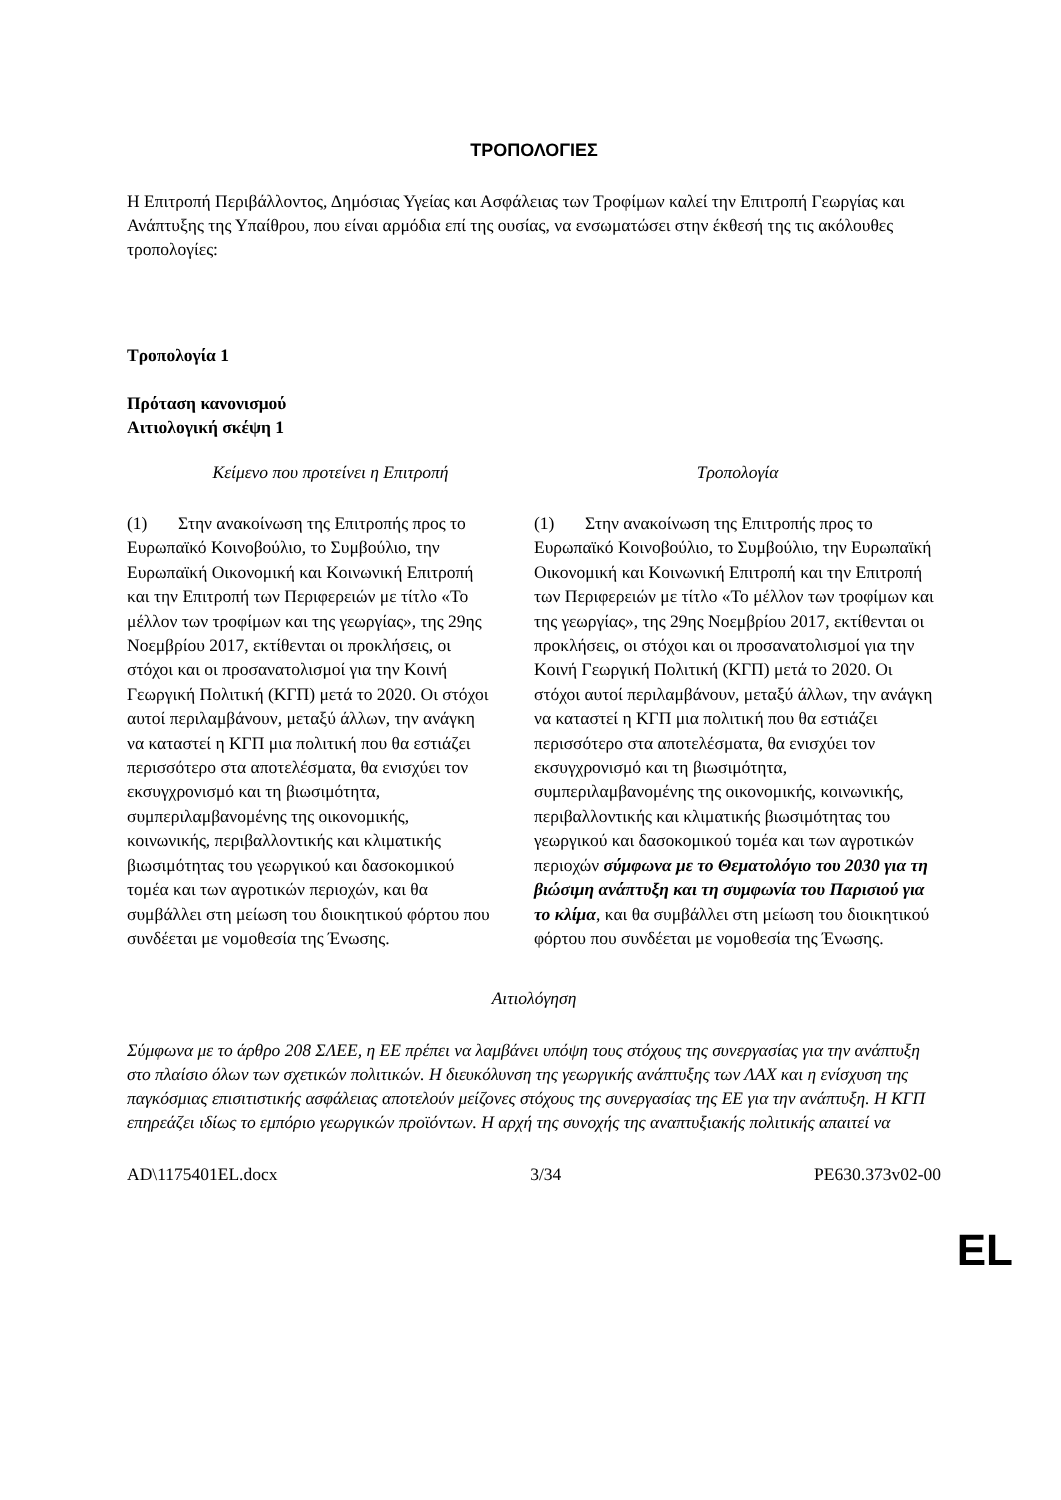ΤΡΟΠΟΛΟΓΙΕΣ
Η Επιτροπή Περιβάλλοντος, Δημόσιας Υγείας και Ασφάλειας των Τροφίμων καλεί την Επιτροπή Γεωργίας και Ανάπτυξης της Υπαίθρου, που είναι αρμόδια επί της ουσίας, να ενσωματώσει στην έκθεσή της τις ακόλουθες τροπολογίες:
Τροπολογία 1
Πρόταση κανονισμού
Αιτιολογική σκέψη 1
| Κείμενο που προτείνει η Επιτροπή | Τροπολογία |
| --- | --- |
| (1) Στην ανακοίνωση της Επιτροπής προς το Ευρωπαϊκό Κοινοβούλιο, το Συμβούλιο, την Ευρωπαϊκή Οικονομική και Κοινωνική Επιτροπή και την Επιτροπή των Περιφερειών με τίτλο «Το μέλλον των τροφίμων και της γεωργίας», της 29ης Νοεμβρίου 2017, εκτίθενται οι προκλήσεις, οι στόχοι και οι προσανατολισμοί για την Κοινή Γεωργική Πολιτική (ΚΓΠ) μετά το 2020. Οι στόχοι αυτοί περιλαμβάνουν, μεταξύ άλλων, την ανάγκη να καταστεί η ΚΓΠ μια πολιτική που θα εστιάζει περισσότερο στα αποτελέσματα, θα ενισχύει τον εκσυγχρονισμό και τη βιωσιμότητα, συμπεριλαμβανομένης της οικονομικής, κοινωνικής, περιβαλλοντικής και κλιματικής βιωσιμότητας του γεωργικού και δασοκομικού τομέα και των αγροτικών περιοχών, και θα συμβάλλει στη μείωση του διοικητικού φόρτου που συνδέεται με νομοθεσία της Ένωσης. | (1) Στην ανακοίνωση της Επιτροπής προς το Ευρωπαϊκό Κοινοβούλιο, το Συμβούλιο, την Ευρωπαϊκή Οικονομική και Κοινωνική Επιτροπή και την Επιτροπή των Περιφερειών με τίτλο «Το μέλλον των τροφίμων και της γεωργίας», της 29ης Νοεμβρίου 2017, εκτίθενται οι προκλήσεις, οι στόχοι και οι προσανατολισμοί για την Κοινή Γεωργική Πολιτική (ΚΓΠ) μετά το 2020. Οι στόχοι αυτοί περιλαμβάνουν, μεταξύ άλλων, την ανάγκη να καταστεί η ΚΓΠ μια πολιτική που θα εστιάζει περισσότερο στα αποτελέσματα, θα ενισχύει τον εκσυγχρονισμό και τη βιωσιμότητα, συμπεριλαμβανομένης της οικονομικής, κοινωνικής, περιβαλλοντικής και κλιματικής βιωσιμότητας του γεωργικού και δασοκομικού τομέα και των αγροτικών περιοχών σύμφωνα με το Θεματολόγιο του 2030 για τη βιώσιμη ανάπτυξη και τη συμφωνία του Παρισιού για το κλίμα , και θα συμβάλλει στη μείωση του διοικητικού φόρτου που συνδέεται με νομοθεσία της Ένωσης. |
Αιτιολόγηση
Σύμφωνα με το άρθρο 208 ΣΛΕΕ, η ΕΕ πρέπει να λαμβάνει υπόψη τους στόχους της συνεργασίας για την ανάπτυξη στο πλαίσιο όλων των σχετικών πολιτικών. Η διευκόλυνση της γεωργικής ανάπτυξης των ΛΑΧ και η ενίσχυση της παγκόσμιας επισιτιστικής ασφάλειας αποτελούν μείζονες στόχους της συνεργασίας της ΕΕ για την ανάπτυξη. Η ΚΓΠ επηρεάζει ιδίως το εμπόριο γεωργικών προϊόντων. Η αρχή της συνοχής της αναπτυξιακής πολιτικής απαιτεί να
AD\1175401EL.docx 3/34 PE630.373v02-00
EL